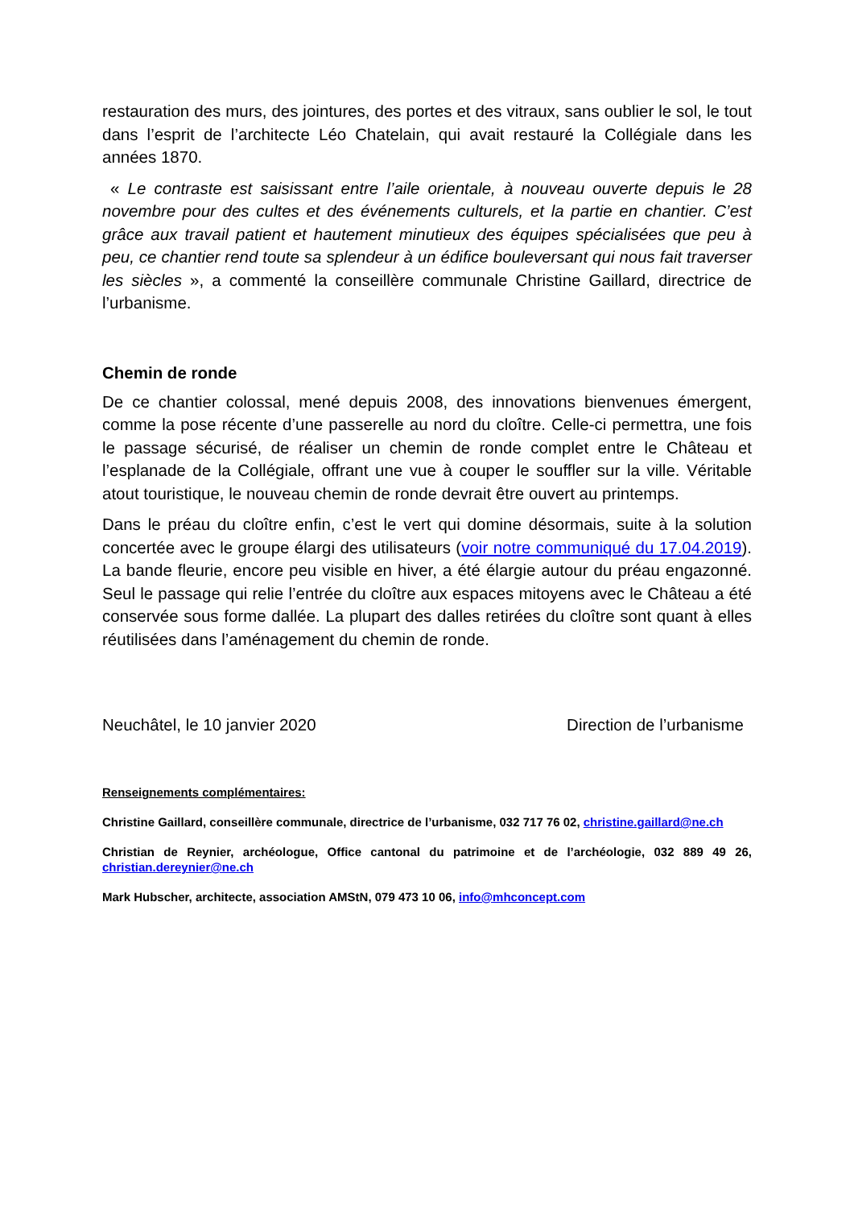restauration des murs, des jointures, des portes et des vitraux, sans oublier le sol, le tout dans l’esprit de l’architecte Léo Chatelain, qui avait restauré la Collégiale dans les années 1870.
« Le contraste est saisissant entre l’aile orientale, à nouveau ouverte depuis le 28 novembre pour des cultes et des événements culturels, et la partie en chantier. C’est grâce aux travail patient et hautement minutieux des équipes spécialisées que peu à peu, ce chantier rend toute sa splendeur à un édifice bouleversant qui nous fait traverser les siècles », a commenté la conseillère communale Christine Gaillard, directrice de l’urbanisme.
Chemin de ronde
De ce chantier colossal, mené depuis 2008, des innovations bienvenues émergent, comme la pose récente d’une passerelle au nord du cloître. Celle-ci permettra, une fois le passage sécurisé, de réaliser un chemin de ronde complet entre le Château et l’esplanade de la Collégiale, offrant une vue à couper le souffler sur la ville. Véritable atout touristique, le nouveau chemin de ronde devrait être ouvert au printemps.
Dans le préau du cloître enfin, c’est le vert qui domine désormais, suite à la solution concertée avec le groupe élargi des utilisateurs (voir notre communiqué du 17.04.2019). La bande fleurie, encore peu visible en hiver, a été élargie autour du préau engazonné. Seul le passage qui relie l’entrée du cloître aux espaces mitoyens avec le Château a été conservée sous forme dallée. La plupart des dalles retirées du cloître sont quant à elles réutilisées dans l’aménagement du chemin de ronde.
Neuchâtel, le 10 janvier 2020 Direction de l’urbanisme
Renseignements complémentaires:
Christine Gaillard, conseillère communale, directrice de l’urbanisme, 032 717 76 02, christine.gaillard@ne.ch
Christian de Reynier, archéologue, Office cantonal du patrimoine et de l’archéologie, 032 889 49 26, christian.dereynier@ne.ch
Mark Hubscher, architecte, association AMStN, 079 473 10 06, info@mhconcept.com